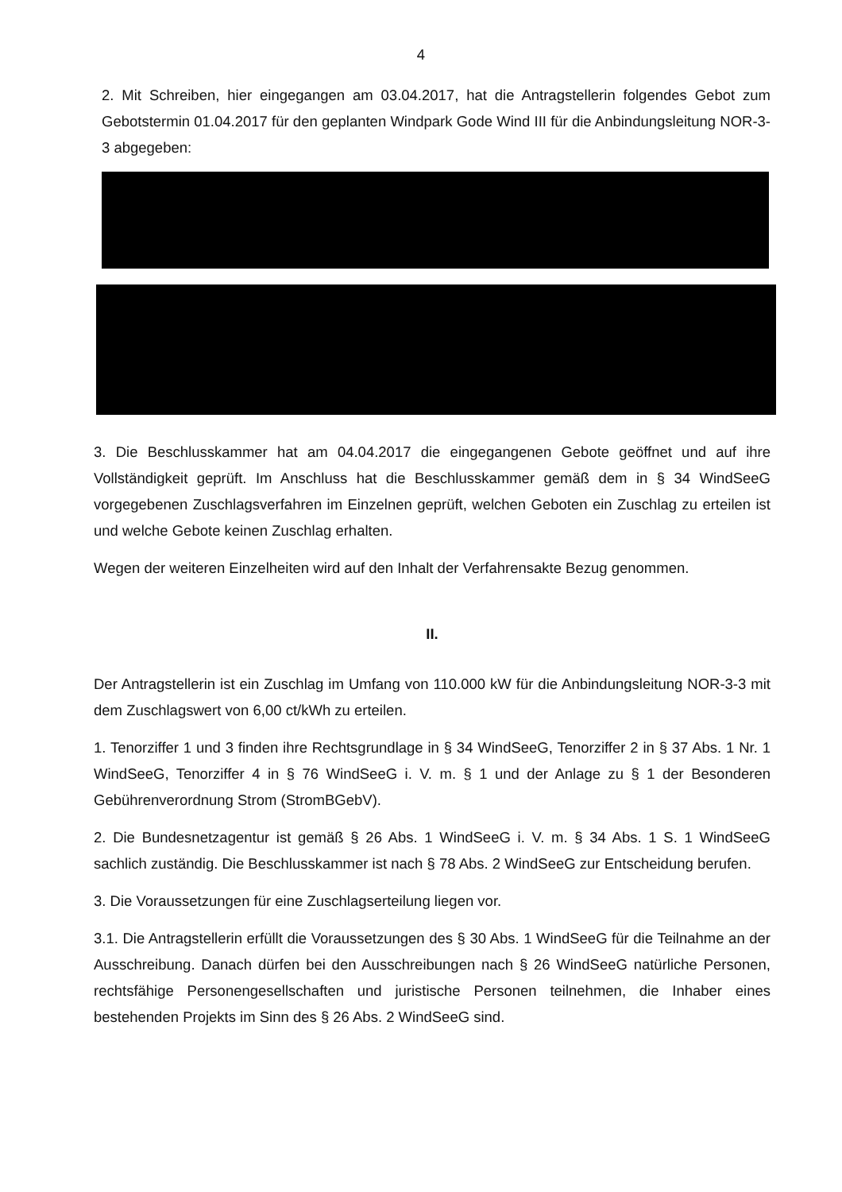4
2. Mit Schreiben, hier eingegangen am 03.04.2017, hat die Antragstellerin folgendes Gebot zum Gebotstermin 01.04.2017 für den geplanten Windpark Gode Wind III für die Anbindungsleitung NOR-3-3 abgegeben:
3. Die Beschlusskammer hat am 04.04.2017 die eingegangenen Gebote geöffnet und auf ihre Vollständigkeit geprüft. Im Anschluss hat die Beschlusskammer gemäß dem in § 34 WindSeeG vorgegebenen Zuschlagsverfahren im Einzelnen geprüft, welchen Geboten ein Zuschlag zu erteilen ist und welche Gebote keinen Zuschlag erhalten.
Wegen der weiteren Einzelheiten wird auf den Inhalt der Verfahrensakte Bezug genommen.
II.
Der Antragstellerin ist ein Zuschlag im Umfang von 110.000 kW für die Anbindungsleitung NOR-3-3 mit dem Zuschlagswert von 6,00 ct/kWh zu erteilen.
1. Tenorziffer 1 und 3 finden ihre Rechtsgrundlage in § 34 WindSeeG, Tenorziffer 2 in § 37 Abs. 1 Nr. 1 WindSeeG, Tenorziffer 4 in § 76 WindSeeG i. V. m. § 1 und der Anlage zu § 1 der Besonderen Gebührenverordnung Strom (StromBGebV).
2. Die Bundesnetzagentur ist gemäß § 26 Abs. 1 WindSeeG i. V. m. § 34 Abs. 1 S. 1 WindSeeG sachlich zuständig. Die Beschlusskammer ist nach § 78 Abs. 2 WindSeeG zur Entscheidung berufen.
3. Die Voraussetzungen für eine Zuschlagserteilung liegen vor.
3.1. Die Antragstellerin erfüllt die Voraussetzungen des § 30 Abs. 1 WindSeeG für die Teilnahme an der Ausschreibung. Danach dürfen bei den Ausschreibungen nach § 26 WindSeeG natürliche Personen, rechtsfähige Personengesellschaften und juristische Personen teilnehmen, die Inhaber eines bestehenden Projekts im Sinn des § 26 Abs. 2 WindSeeG sind.